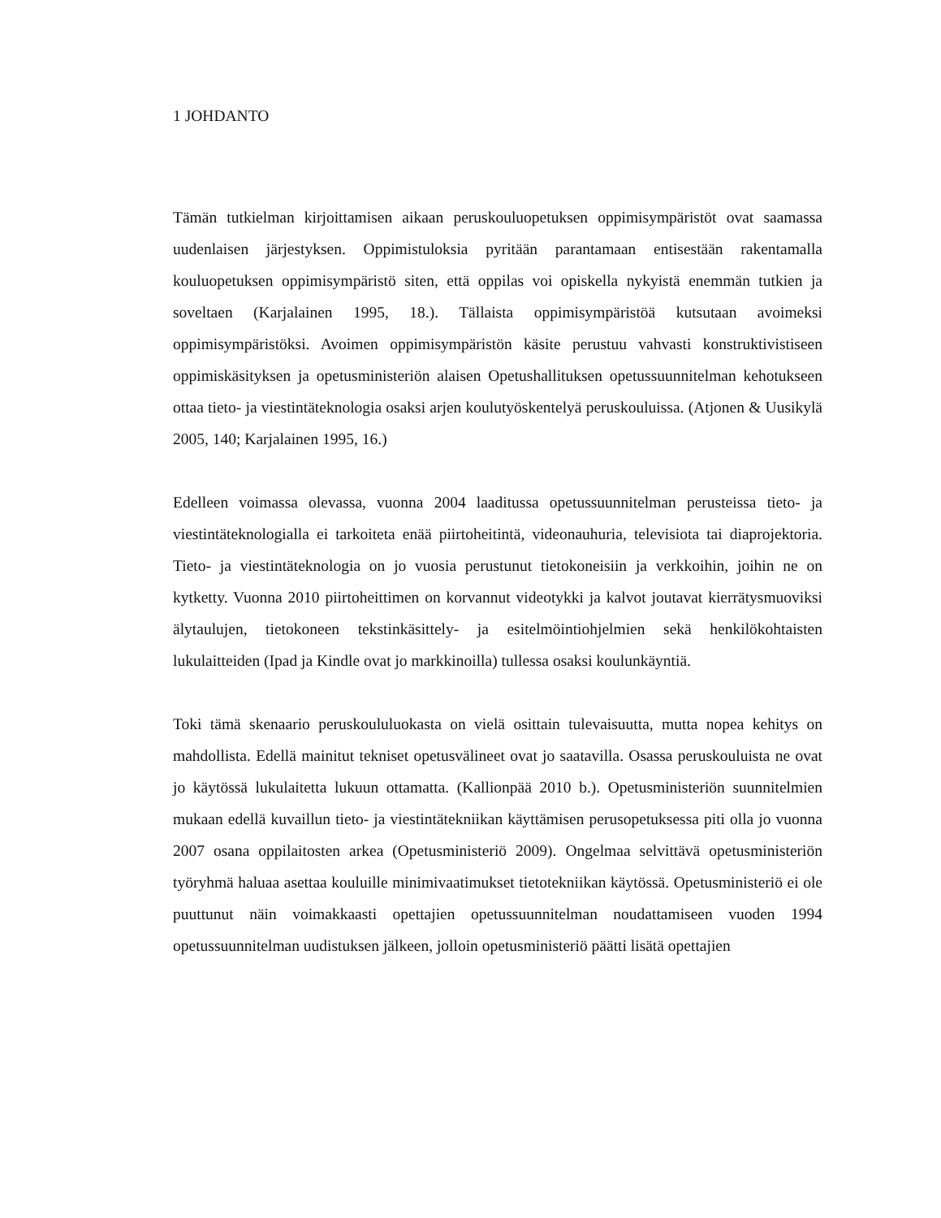1 JOHDANTO
Tämän tutkielman kirjoittamisen aikaan peruskouluopetuksen oppimisympäristöt ovat saamassa uudenlaisen järjestyksen. Oppimistuloksia pyritään parantamaan entisestään rakentamalla kouluopetuksen oppimisympäristö siten, että oppilas voi opiskella nykyistä enemmän tutkien ja soveltaen (Karjalainen 1995, 18.). Tällaista oppimisympäristöä kutsutaan avoimeksi oppimisympäristöksi. Avoimen oppimisympäristön käsite perustuu vahvasti konstruktivistiseen oppimiskäsityksen ja opetusministeriön alaisen Opetushallituksen opetussuunnitelman kehotukseen ottaa tieto- ja viestintäteknologia osaksi arjen koulutyöskentelyä peruskouluissa. (Atjonen & Uusikylä 2005, 140; Karjalainen 1995, 16.)
Edelleen voimassa olevassa, vuonna 2004 laaditussa opetussuunnitelman perusteissa tieto- ja viestintäteknologialla ei tarkoiteta enää piirtoheitintä, videonauhuria, televisiota tai diaprojektoria. Tieto- ja viestintäteknologia on jo vuosia perustunut tietokoneisiin ja verkkoihin, joihin ne on kytketty. Vuonna 2010 piirtoheittimen on korvannut videotykki ja kalvot joutavat kierrätysmuoviksi älytaulujen, tietokoneen tekstinkäsittely- ja esitelmöintiohjelmien sekä henkilökohtaisten lukulaitteiden (Ipad ja Kindle ovat jo markkinoilla) tullessa osaksi koulunkäyntiä.
Toki tämä skenaario peruskoululuokasta on vielä osittain tulevaisuutta, mutta nopea kehitys on mahdollista. Edellä mainitut tekniset opetusvälineet ovat jo saatavilla. Osassa peruskouluista ne ovat jo käytössä lukulaitetta lukuun ottamatta. (Kallionpää 2010 b.). Opetusministeriön suunnitelmien mukaan edellä kuvaillun tieto- ja viestintätekniikan käyttämisen perusopetuksessa piti olla jo vuonna 2007 osana oppilaitosten arkea (Opetusministeriö 2009). Ongelmaa selvittävä opetusministeriön työryhmä haluaa asettaa kouluille minimivaatimukset tietotekniikan käytössä. Opetusministeriö ei ole puuttunut näin voimakkaasti opettajien opetussuunnitelman noudattamiseen vuoden 1994 opetussuunnitelman uudistuksen jälkeen, jolloin opetusministeriö päätti lisätä opettajien